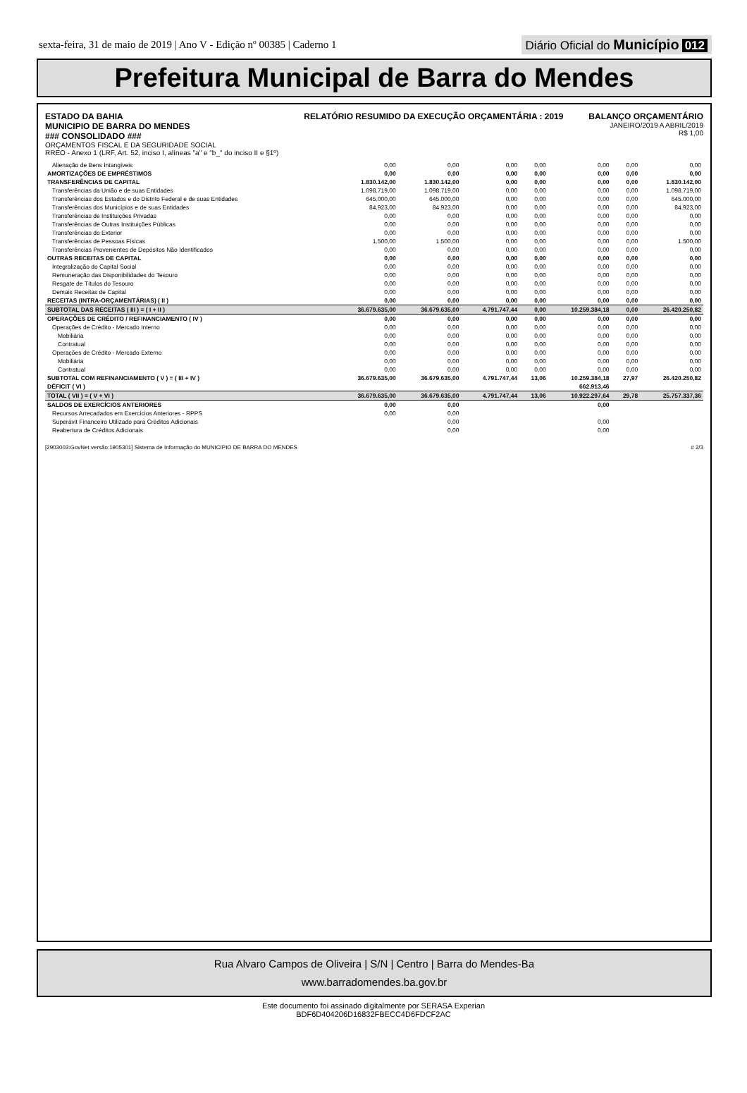sexta-feira, 31 de maio de 2019 | Ano V - Edição nº 00385 | Caderno 1
Diário Oficial do Município 012
Prefeitura Municipal de Barra do Mendes
ESTADO DA BAHIA
MUNICIPIO DE BARRA DO MENDES
### CONSOLIDADO ###
ORÇAMENTOS FISCAL E DA SEGURIDADE SOCIAL
RREO - Anexo 1 (LRF, Art. 52, inciso I, alíneas "a" e "b_" do inciso II e §1º)
RELATÓRIO RESUMIDO DA EXECUÇÃO ORÇAMENTÁRIA : 2019
BALANÇO ORÇAMENTÁRIO
JANEIRO/2019 A ABRIL/2019
R$ 1,00
| Alienação de Bens Intangíveis | 0,00 | 0,00 | 0,00 | 0,00 | 0,00 | 0,00 | 0,00 |
| AMORTIZAÇÕES DE EMPRÉSTIMOS | 0,00 | 0,00 | 0,00 | 0,00 | 0,00 | 0,00 | 0,00 |
| TRANSFERÊNCIAS DE CAPITAL | 1.830.142,00 | 1.830.142,00 | 0,00 | 0,00 | 0,00 | 0,00 | 1.830.142,00 |
| Transferências da União e de suas Entidades | 1.098.719,00 | 1.098.719,00 | 0,00 | 0,00 | 0,00 | 0,00 | 1.098.719,00 |
| Transferências dos Estados e do Distrito Federal e de suas Entidades | 645.000,00 | 645.000,00 | 0,00 | 0,00 | 0,00 | 0,00 | 645.000,00 |
| Transferências dos Municípios e de suas Entidades | 84.923,00 | 84.923,00 | 0,00 | 0,00 | 0,00 | 0,00 | 84.923,00 |
| Transferências de Instituições Privadas | 0,00 | 0,00 | 0,00 | 0,00 | 0,00 | 0,00 | 0,00 |
| Transferências de Outras Instituições Públicas | 0,00 | 0,00 | 0,00 | 0,00 | 0,00 | 0,00 | 0,00 |
| Transferências do Exterior | 0,00 | 0,00 | 0,00 | 0,00 | 0,00 | 0,00 | 0,00 |
| Transferências de Pessoas Físicas | 1.500,00 | 1.500,00 | 0,00 | 0,00 | 0,00 | 0,00 | 1.500,00 |
| Transferências Provenientes de Depósitos Não Identificados | 0,00 | 0,00 | 0,00 | 0,00 | 0,00 | 0,00 | 0,00 |
| OUTRAS RECEITAS DE CAPITAL | 0,00 | 0,00 | 0,00 | 0,00 | 0,00 | 0,00 | 0,00 |
| Integralização do Capital Social | 0,00 | 0,00 | 0,00 | 0,00 | 0,00 | 0,00 | 0,00 |
| Remuneração das Disponibilidades do Tesouro | 0,00 | 0,00 | 0,00 | 0,00 | 0,00 | 0,00 | 0,00 |
| Resgate de Títulos do Tesouro | 0,00 | 0,00 | 0,00 | 0,00 | 0,00 | 0,00 | 0,00 |
| Demais Receitas de Capital | 0,00 | 0,00 | 0,00 | 0,00 | 0,00 | 0,00 | 0,00 |
| RECEITAS (INTRA-ORÇAMENTÁRIAS) ( II ) | 0,00 | 0,00 | 0,00 | 0,00 | 0,00 | 0,00 | 0,00 |
| SUBTOTAL DAS RECEITAS ( III ) = ( I + II ) | 36.679.635,00 | 36.679.635,00 | 4.791.747,44 | 0,00 | 10.259.384,18 | 0,00 | 26.420.250,82 |
| OPERAÇÕES DE CRÉDITO / REFINANCIAMENTO ( IV ) | 0,00 | 0,00 | 0,00 | 0,00 | 0,00 | 0,00 | 0,00 |
| Operações de Crédito - Mercado Interno | 0,00 | 0,00 | 0,00 | 0,00 | 0,00 | 0,00 | 0,00 |
| Mobiliária | 0,00 | 0,00 | 0,00 | 0,00 | 0,00 | 0,00 | 0,00 |
| Contratual | 0,00 | 0,00 | 0,00 | 0,00 | 0,00 | 0,00 | 0,00 |
| Operações de Crédito - Mercado Externo | 0,00 | 0,00 | 0,00 | 0,00 | 0,00 | 0,00 | 0,00 |
| Mobiliária | 0,00 | 0,00 | 0,00 | 0,00 | 0,00 | 0,00 | 0,00 |
| Contratual | 0,00 | 0,00 | 0,00 | 0,00 | 0,00 | 0,00 | 0,00 |
| SUBTOTAL COM REFINANCIAMENTO ( V ) = ( III + IV ) | 36.679.635,00 | 36.679.635,00 | 4.791.747,44 | 13,06 | 10.259.384,18 | 27,97 | 26.420.250,82 |
| DÉFICIT ( VI ) | | | | | 662.913,46 | | |
| TOTAL ( VII ) = ( V + VI ) | 36.679.635,00 | 36.679.635,00 | 4.791.747,44 | 13,06 | 10.922.297,64 | 29,78 | 25.757.337,36 |
| SALDOS DE EXERCÍCIOS ANTERIORES | 0,00 | 0,00 | | | 0,00 | | |
| Recursos Arrecadados em Exercícios Anteriores - RPPS | 0,00 | 0,00 | | | | | |
| Superávit Financeiro Utilizado para Créditos Adicionais | | 0,00 | | | 0,00 | | |
| Reabertura de Créditos Adicionais | | 0,00 | | | 0,00 | | |
[2903003:GovNet versão:1905301] Sistema de Informação do MUNICIPIO DE BARRA DO MENDES # 2/3
Rua Alvaro Campos de Oliveira | S/N | Centro | Barra do Mendes-Ba
www.barradomendes.ba.gov.br
Este documento foi assinado digitalmente por SERASA Experian
BDF6D404206D16832FBECC4D6FDCF2AC